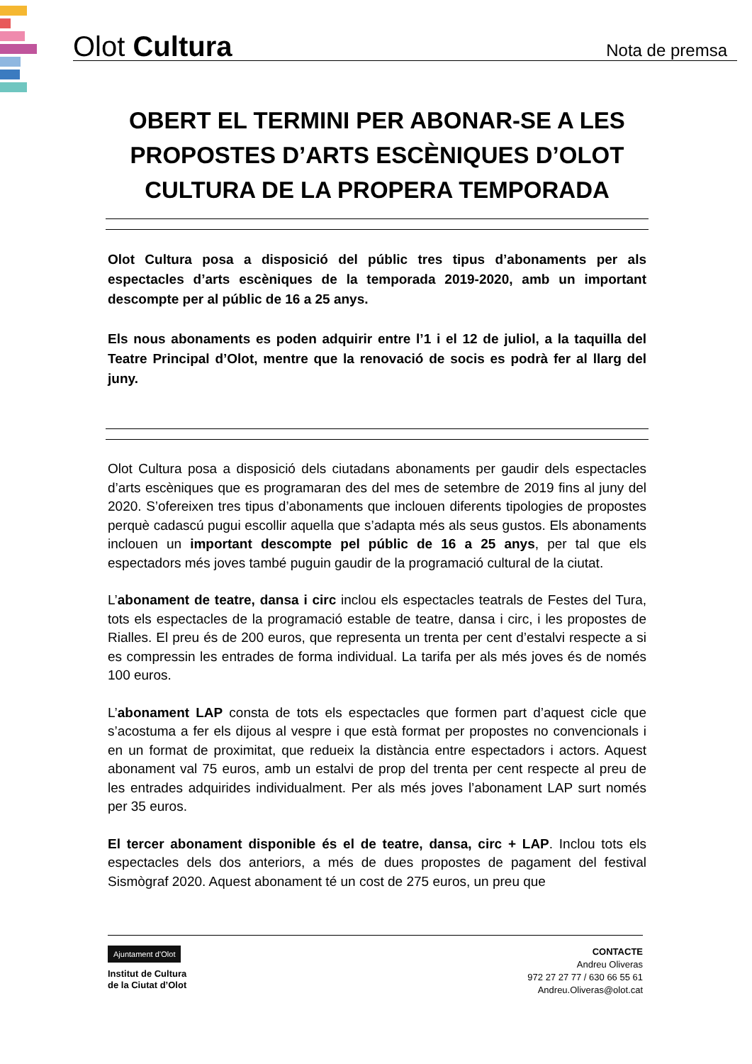Olot Cultura
Nota de premsa
OBERT EL TERMINI PER ABONAR-SE A LES PROPOSTES D’ARTS ESCÈNIQUES D’OLOT CULTURA DE LA PROPERA TEMPORADA
Olot Cultura posa a disposició del públic tres tipus d’abonaments per als espectacles d’arts escèniques de la temporada 2019-2020, amb un important descompte per al públic de 16 a 25 anys.
Els nous abonaments es poden adquirir entre l’1 i el 12 de juliol, a la taquilla del Teatre Principal d’Olot, mentre que la renovació de socis es podrà fer al llarg del juny.
Olot Cultura posa a disposició dels ciutadans abonaments per gaudir dels espectacles d’arts escèniques que es programaran des del mes de setembre de 2019 fins al juny del 2020. S’ofereixen tres tipus d’abonaments que inclouen diferents tipologies de propostes perquè cadascú pugui escollir aquella que s’adapta més als seus gustos. Els abonaments inclouen un important descompte pel públic de 16 a 25 anys, per tal que els espectadors més joves també puguin gaudir de la programació cultural de la ciutat.
L’abonament de teatre, dansa i circ inclou els espectacles teatrals de Festes del Tura, tots els espectacles de la programació estable de teatre, dansa i circ, i les propostes de Rialles. El preu és de 200 euros, que representa un trenta per cent d’estalvi respecte a si es compressin les entrades de forma individual. La tarifa per als més joves és de només 100 euros.
L’abonament LAP consta de tots els espectacles que formen part d’aquest cicle que s’acostuma a fer els dijous al vespre i que està format per propostes no convencionals i en un format de proximitat, que redueix la distància entre espectadors i actors. Aquest abonament val 75 euros, amb un estalvi de prop del trenta per cent respecte al preu de les entrades adquirides individualment. Per als més joves l’abonament LAP surt només per 35 euros.
El tercer abonament disponible és el de teatre, dansa, circ + LAP. Inclou tots els espectacles dels dos anteriors, a més de dues propostes de pagament del festival Sismògraf 2020. Aquest abonament té un cost de 275 euros, un preu que
Ajuntament d’Olot
Institut de Cultura
de la Ciutat d’Olot
CONTACTE
Andreu Oliveras
972 27 27 77 / 630 66 55 61
Andreu.Oliveras@olot.cat